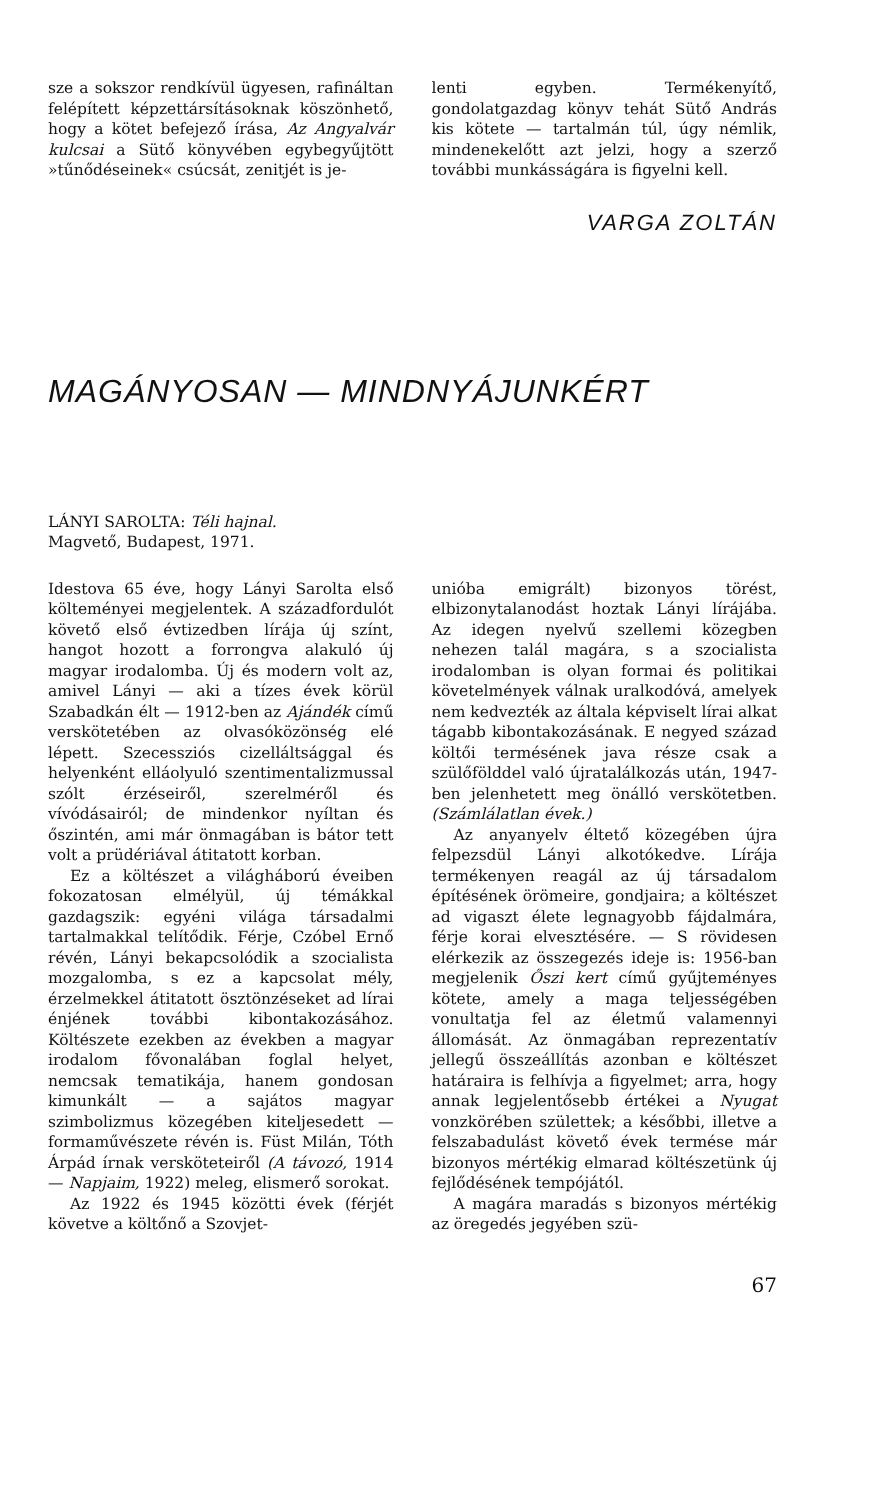sze a sokszor rendkívül ügyesen, rafináltan felépített képzettársításoknak köszönhető, hogy a kötet befejező írása, Az Angyalvár kulcsai a Sütő könyvében egybegyűjtött »tűnődéseinek« csúcsát, zenitjét is je-
lenti egyben. Termékenyítő, gondolatgazdag könyv tehát Sütő András kis kötete — tartalmán túl, úgy némlik, mindenekelőtt azt jelzi, hogy a szerző további munkásságára is figyelni kell.
VARGA ZOLTÁN
MAGÁNYOSAN — MINDNYÁJUNKÉRT
LÁNYI SAROLTA: Téli hajnal.
Magvető, Budapest, 1971.
Idestova 65 éve, hogy Lányi Sarolta első költeményei megjelentek. A századfordulót követő első évtizedben lírája új színt, hangot hozott a forrongva alakuló új magyar irodalomba. Új és modern volt az, amivel Lányi — aki a tízes évek körül Szabadkán élt — 1912-ben az Ajándék című verskötetében az olvasóközönség elé lépett. Szecessziós cizelláltsággal és helyenként elláolyuló szentimentalizmussal szólt érzéseiről, szerelméről és vívódásairól; de mindenkor nyíltan és őszintén, ami már önmagában is bátor tett volt a prüdériával átitatott korban.
Ez a költészet a világháború éveiben fokozatosan elmélyül, új témákkal gazdagszik: egyéni világa társadalmi tartalmakkal telítődik. Férje, Czóbel Ernő révén, Lányi bekapcsolódik a szocialista mozgalomba, s ez a kapcsolat mély, érzelmekkel átitatott ösztönzéseket ad lírai énjének további kibontakozásához. Költészete ezekben az években a magyar irodalom fővonalában foglal helyet, nemcsak tematikája, hanem gondosan kimunkált — a sajátos magyar szimbolizmus közegében kiteljesedett — formaművészete révén is. Füst Milán, Tóth Árpád írnak versköteteiről (A távozó, 1914 — Napjaim, 1922) meleg, elismerő sorokat.
Az 1922 és 1945 közötti évek (férjét követve a költőnő a Szovjet-
unióba emigrált) bizonyos törést, elbizonytalanodást hoztak Lányi lírájába. Az idegen nyelvű szellemi közegben nehezen talál magára, s a szocialista irodalomban is olyan formai és politikai követelmények válnak uralkodóvá, amelyek nem kedvezték az általa képviselt lírai alkat tágabb kibontakozásának. E negyed század költői termésének java része csak a szülőfölddel való újratalálkozás után, 1947-ben jelenhetett meg önálló verskötetben. (Számlálatlan évek.)
Az anyanyelv éltető közegében újra felpezsdül Lányi alkotókedve. Lírája termékenyen reagál az új társadalom építésének örömeire, gondjaira; a költészet ad vigaszt élete legnagyobb fájdalmára, férje korai elvesztésére. — S rövidesen elérkezik az összegezés ideje is: 1956-ban megjelenik Őszi kert című gyűjteményes kötete, amely a maga teljességében vonultatja fel az életmű valamennyi állomását. Az önmagában reprezentatív jellegű összeállítás azonban e költészet határaira is felhívja a figyelmet; arra, hogy annak legjelentősebb értékei a Nyugat vonzkörében születtek; a későbbi, illetve a felszabadulást követő évek termése már bizonyos mértékig elmarad költészetünk új fejlődésének tempójától.
A magára maradás s bizonyos mértékig az öregedés jegyében szü-
67